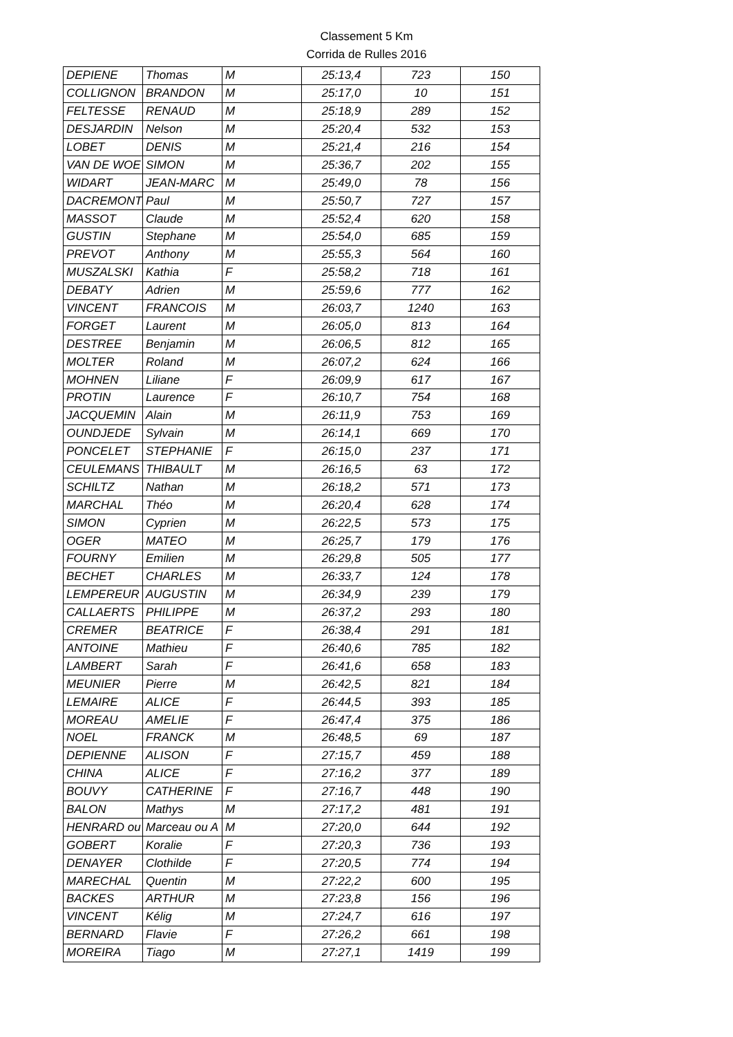Classement 5 Km
Corrida de Rulles 2016
| DEPIENE | Thomas | M | 25:13,4 | 723 | 150 |
| COLLIGNON | BRANDON | M | 25:17,0 | 10 | 151 |
| FELTESSE | RENAUD | M | 25:18,9 | 289 | 152 |
| DESJARDIN | Nelson | M | 25:20,4 | 532 | 153 |
| LOBET | DENIS | M | 25:21,4 | 216 | 154 |
| VAN DE WOE | SIMON | M | 25:36,7 | 202 | 155 |
| WIDART | JEAN-MARC | M | 25:49,0 | 78 | 156 |
| DACREMONT | Paul | M | 25:50,7 | 727 | 157 |
| MASSOT | Claude | M | 25:52,4 | 620 | 158 |
| GUSTIN | Stephane | M | 25:54,0 | 685 | 159 |
| PREVOT | Anthony | M | 25:55,3 | 564 | 160 |
| MUSZALSKI | Kathia | F | 25:58,2 | 718 | 161 |
| DEBATY | Adrien | M | 25:59,6 | 777 | 162 |
| VINCENT | FRANCOIS | M | 26:03,7 | 1240 | 163 |
| FORGET | Laurent | M | 26:05,0 | 813 | 164 |
| DESTREE | Benjamin | M | 26:06,5 | 812 | 165 |
| MOLTER | Roland | M | 26:07,2 | 624 | 166 |
| MOHNEN | Liliane | F | 26:09,9 | 617 | 167 |
| PROTIN | Laurence | F | 26:10,7 | 754 | 168 |
| JACQUEMIN | Alain | M | 26:11,9 | 753 | 169 |
| OUNDJEDE | Sylvain | M | 26:14,1 | 669 | 170 |
| PONCELET | STEPHANIE | F | 26:15,0 | 237 | 171 |
| CEULEMANS | THIBAULT | M | 26:16,5 | 63 | 172 |
| SCHILTZ | Nathan | M | 26:18,2 | 571 | 173 |
| MARCHAL | Théo | M | 26:20,4 | 628 | 174 |
| SIMON | Cyprien | M | 26:22,5 | 573 | 175 |
| OGER | MATEO | M | 26:25,7 | 179 | 176 |
| FOURNY | Emilien | M | 26:29,8 | 505 | 177 |
| BECHET | CHARLES | M | 26:33,7 | 124 | 178 |
| LEMPEREUR | AUGUSTIN | M | 26:34,9 | 239 | 179 |
| CALLAERTS | PHILIPPE | M | 26:37,2 | 293 | 180 |
| CREMER | BEATRICE | F | 26:38,4 | 291 | 181 |
| ANTOINE | Mathieu | F | 26:40,6 | 785 | 182 |
| LAMBERT | Sarah | F | 26:41,6 | 658 | 183 |
| MEUNIER | Pierre | M | 26:42,5 | 821 | 184 |
| LEMAIRE | ALICE | F | 26:44,5 | 393 | 185 |
| MOREAU | AMELIE | F | 26:47,4 | 375 | 186 |
| NOEL | FRANCK | M | 26:48,5 | 69 | 187 |
| DEPIENNE | ALISON | F | 27:15,7 | 459 | 188 |
| CHINA | ALICE | F | 27:16,2 | 377 | 189 |
| BOUVY | CATHERINE | F | 27:16,7 | 448 | 190 |
| BALON | Mathys | M | 27:17,2 | 481 | 191 |
| HENRARD ou | Marceau ou A | M | 27:20,0 | 644 | 192 |
| GOBERT | Koralie | F | 27:20,3 | 736 | 193 |
| DENAYER | Clothilde | F | 27:20,5 | 774 | 194 |
| MARECHAL | Quentin | M | 27:22,2 | 600 | 195 |
| BACKES | ARTHUR | M | 27:23,8 | 156 | 196 |
| VINCENT | Kélig | M | 27:24,7 | 616 | 197 |
| BERNARD | Flavie | F | 27:26,2 | 661 | 198 |
| MOREIRA | Tiago | M | 27:27,1 | 1419 | 199 |